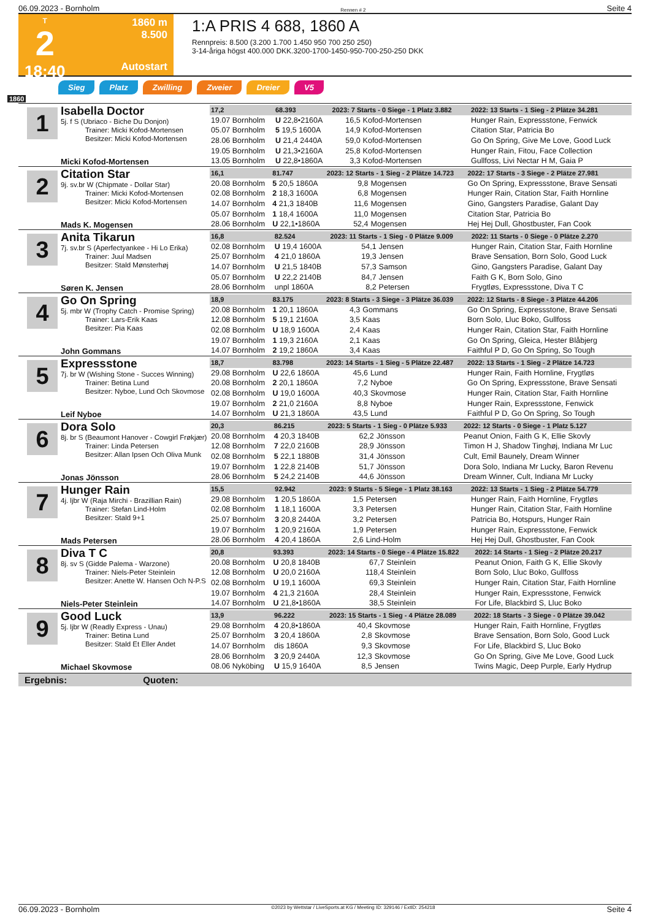06.09.2023 - Bornholm Rennen # 2 Seite 4
T
2
18:40
1860 m
8.500
Autostart
1:A PRIS 4 688, 1860 A
Rennpreis: 8.500 (3.200 1.700 1.450 950 700 250 250)
3-14-åriga högst 400.000 DKK.3200-1700-1450-950-700-250-250 DKK
Sieg Platz Zwilling Zweier Dreier V5
1860
1
Isabella Doctor
5j. f S (Ubriaco - Biche Du Donjon)
Trainer: Micki Kofod-Mortensen
Besitzer: Micki Kofod-Mortensen
Micki Kofod-Mortensen
| 17,2 | 68.393 | 2023: 7 Starts - 0 Siege - 1 Platz 3.882 | | 2022: 13 Starts - 1 Sieg - 2 Plätze 34.281 |
| --- | --- | --- | --- | --- |
| 19.07 Bornholm | U 22,8•2160A | 16,5 | Kofod-Mortensen | Hunger Rain, Expressstone, Fenwick |
| 05.07 Bornholm | 5 19,5 1600A | 14,9 | Kofod-Mortensen | Citation Star, Patricia Bo |
| 28.06 Bornholm | U 21,4 2440A | 59,0 | Kofod-Mortensen | Go On Spring, Give Me Love, Good Luck |
| 19.05 Bornholm | U 21,3•2160A | 25,8 | Kofod-Mortensen | Hunger Rain, Fitou, Face Collection |
| 13.05 Bornholm | U 22,8•1860A | 3,3 | Kofod-Mortensen | Gullfoss, Livi Nectar H M, Gaia P |
2
Citation Star
9j. sv.br W (Chipmate - Dollar Star)
Trainer: Micki Kofod-Mortensen
Besitzer: Micki Kofod-Mortensen
Mads K. Mogensen
| 16,1 | 81.747 | 2023: 12 Starts - 1 Sieg - 2 Plätze 14.723 | | 2022: 17 Starts - 3 Siege - 2 Plätze 27.981 |
| --- | --- | --- | --- | --- |
| 20.08 Bornholm | 5 20,5 1860A | 9,8 | Mogensen | Go On Spring, Expressstone, Brave Sensati |
| 02.08 Bornholm | 2 18,3 1600A | 6,8 | Mogensen | Hunger Rain, Citation Star, Faith Hornline |
| 14.07 Bornholm | 4 21,3 1840B | 11,6 | Mogensen | Gino, Gangsters Paradise, Galant Day |
| 05.07 Bornholm | 1 18,4 1600A | 11,0 | Mogensen | Citation Star, Patricia Bo |
| 28.06 Bornholm | U 22,1•1860A | 52,4 | Mogensen | Hej Hej Dull, Ghostbuster, Fan Cook |
3
Anita Tikarun
7j. sv.br S (Aperfectyankee - Hi Lo Erika)
Trainer: Juul Madsen
Besitzer: Stald Mønsterhøj
Søren K. Jensen
| 16,8 | 82.524 | 2023: 11 Starts - 1 Sieg - 0 Plätze 9.009 | | 2022: 11 Starts - 0 Siege - 0 Plätze 2.270 |
| --- | --- | --- | --- | --- |
| 02.08 Bornholm | U 19,4 1600A | 54,1 | Jensen | Hunger Rain, Citation Star, Faith Hornline |
| 25.07 Bornholm | 4 21,0 1860A | 19,3 | Jensen | Brave Sensation, Born Solo, Good Luck |
| 14.07 Bornholm | U 21,5 1840B | 57,3 | Samson | Gino, Gangsters Paradise, Galant Day |
| 05.07 Bornholm | U 22,2 2140B | 84,7 | Jensen | Faith G K, Born Solo, Gino |
| 28.06 Bornholm | unpl 1860A | 8,2 | Petersen | Frygtløs, Expressstone, Diva T C |
4
Go On Spring
5j. mbr W (Trophy Catch - Promise Spring)
Trainer: Lars-Erik Kaas
Besitzer: Pia Kaas
John Gommans
| 18,9 | 83.175 | 2023: 8 Starts - 3 Siege - 3 Plätze 36.039 | | 2022: 12 Starts - 8 Siege - 3 Plätze 44.206 |
| --- | --- | --- | --- | --- |
| 20.08 Bornholm | 1 20,1 1860A | 4,3 | Gommans | Go On Spring, Expressstone, Brave Sensati |
| 12.08 Bornholm | 5 19,1 2160A | 3,5 | Kaas | Born Solo, Lluc Boko, Gullfoss |
| 02.08 Bornholm | U 18,9 1600A | 2,4 | Kaas | Hunger Rain, Citation Star, Faith Hornline |
| 19.07 Bornholm | 1 19,3 2160A | 2,1 | Kaas | Go On Spring, Gleica, Hester Blåbjerg |
| 14.07 Bornholm | 2 19,2 1860A | 3,4 | Kaas | Faithful P D, Go On Spring, So Tough |
5
Expressstone
7j. br W (Wishing Stone - Succes Winning)
Trainer: Betina Lund
Besitzer: Nyboe, Lund Och Skovmose
Leif Nyboe
| 18,7 | 83.798 | 2023: 14 Starts - 1 Sieg - 5 Plätze 22.487 | | 2022: 13 Starts - 1 Sieg - 2 Plätze 14.723 |
| --- | --- | --- | --- | --- |
| 29.08 Bornholm | U 22,6 1860A | 45,6 | Lund | Hunger Rain, Faith Hornline, Frygtløs |
| 20.08 Bornholm | 2 20,1 1860A | 7,2 | Nyboe | Go On Spring, Expressstone, Brave Sensati |
| 02.08 Bornholm | U 19,0 1600A | 40,3 | Skovmose | Hunger Rain, Citation Star, Faith Hornline |
| 19.07 Bornholm | 2 21,0 2160A | 8,8 | Nyboe | Hunger Rain, Expressstone, Fenwick |
| 14.07 Bornholm | U 21,3 1860A | 43,5 | Lund | Faithful P D, Go On Spring, So Tough |
6
Dora Solo
8j. br S (Beaumont Hanover - Cowgirl Frøkjær)
Trainer: Linda Petersen
Besitzer: Allan Ipsen Och Oliva Munk
Jonas Jönsson
| 20,3 | 86.215 | 2023: 5 Starts - 1 Sieg - 0 Plätze 5.933 | | 2022: 12 Starts - 0 Siege - 1 Platz 5.127 |
| --- | --- | --- | --- | --- |
| 20.08 Bornholm | 4 20,3 1840B | 62,2 | Jönsson | Peanut Onion, Faith G K, Ellie Skovly |
| 12.08 Bornholm | 7 22,0 2160B | 28,9 | Jönsson | Timon H J, Shadow Tinghøj, Indiana Mr Luc |
| 02.08 Bornholm | 5 22,1 1880B | 31,4 | Jönsson | Cult, Emil Baunely, Dream Winner |
| 19.07 Bornholm | 1 22,8 2140B | 51,7 | Jönsson | Dora Solo, Indiana Mr Lucky, Baron Revenu |
| 28.06 Bornholm | 5 24,2 2140B | 44,6 | Jönsson | Dream Winner, Cult, Indiana Mr Lucky |
7
Hunger Rain
4j. ljbr W (Raja Mirchi - Brazillian Rain)
Trainer: Stefan Lind-Holm
Besitzer: Stald 9+1
Mads Petersen
| 15,5 | 92.942 | 2023: 9 Starts - 5 Siege - 1 Platz 38.163 | | 2022: 13 Starts - 1 Sieg - 2 Plätze 54.779 |
| --- | --- | --- | --- | --- |
| 29.08 Bornholm | 1 20,5 1860A | 1,5 | Petersen | Hunger Rain, Faith Hornline, Frygtløs |
| 02.08 Bornholm | 1 18,1 1600A | 3,3 | Petersen | Hunger Rain, Citation Star, Faith Hornline |
| 25.07 Bornholm | 3 20,8 2440A | 3,2 | Petersen | Patricia Bo, Hotspurs, Hunger Rain |
| 19.07 Bornholm | 1 20,9 2160A | 1,9 | Petersen | Hunger Rain, Expressstone, Fenwick |
| 28.06 Bornholm | 4 20,4 1860A | 2,6 | Lind-Holm | Hej Hej Dull, Ghostbuster, Fan Cook |
8
Diva T C
8j. sv S (Gidde Palema - Warzone)
Trainer: Niels-Peter Steinlein
Besitzer: Anette W. Hansen Och N-P.S
Niels-Peter Steinlein
| 20,8 | 93.393 | 2023: 14 Starts - 0 Siege - 4 Plätze 15.822 | | 2022: 14 Starts - 1 Sieg - 2 Plätze 20.217 |
| --- | --- | --- | --- | --- |
| 20.08 Bornholm | U 20,8 1840B | 67,7 | Steinlein | Peanut Onion, Faith G K, Ellie Skovly |
| 12.08 Bornholm | U 20,0 2160A | 118,4 | Steinlein | Born Solo, Lluc Boko, Gullfoss |
| 02.08 Bornholm | U 19,1 1600A | 69,3 | Steinlein | Hunger Rain, Citation Star, Faith Hornline |
| 19.07 Bornholm | 4 21,3 2160A | 28,4 | Steinlein | Hunger Rain, Expressstone, Fenwick |
| 14.07 Bornholm | U 21,8•1860A | 38,5 | Steinlein | For Life, Blackbird S, Lluc Boko |
9
Good Luck
5j. ljbr W (Readly Express - Unau)
Trainer: Betina Lund
Besitzer: Stald Et Eller Andet
Michael Skovmose
| 13,9 | 96.222 | 2023: 15 Starts - 1 Sieg - 4 Plätze 28.089 | | 2022: 18 Starts - 3 Siege - 0 Plätze 39.042 |
| --- | --- | --- | --- | --- |
| 29.08 Bornholm | 4 20,8•1860A | 40,4 | Skovmose | Hunger Rain, Faith Hornline, Frygtløs |
| 25.07 Bornholm | 3 20,4 1860A | 2,8 | Skovmose | Brave Sensation, Born Solo, Good Luck |
| 14.07 Bornholm | dis 1860A | 9,3 | Skovmose | For Life, Blackbird S, Lluc Boko |
| 28.06 Bornholm | 3 20,9 2440A | 12,3 | Skovmose | Go On Spring, Give Me Love, Good Luck |
| 08.06 Nyköbing | U 15,9 1640A | 8,5 | Jensen | Twins Magic, Deep Purple, Early Hydrup |
Ergebnis: Quoten:
06.09.2023 - Bornholm ©2023 by Wettstar / LiveSports.at KG / Meeting ID: 329146 / ExtID: 254218 Seite 4